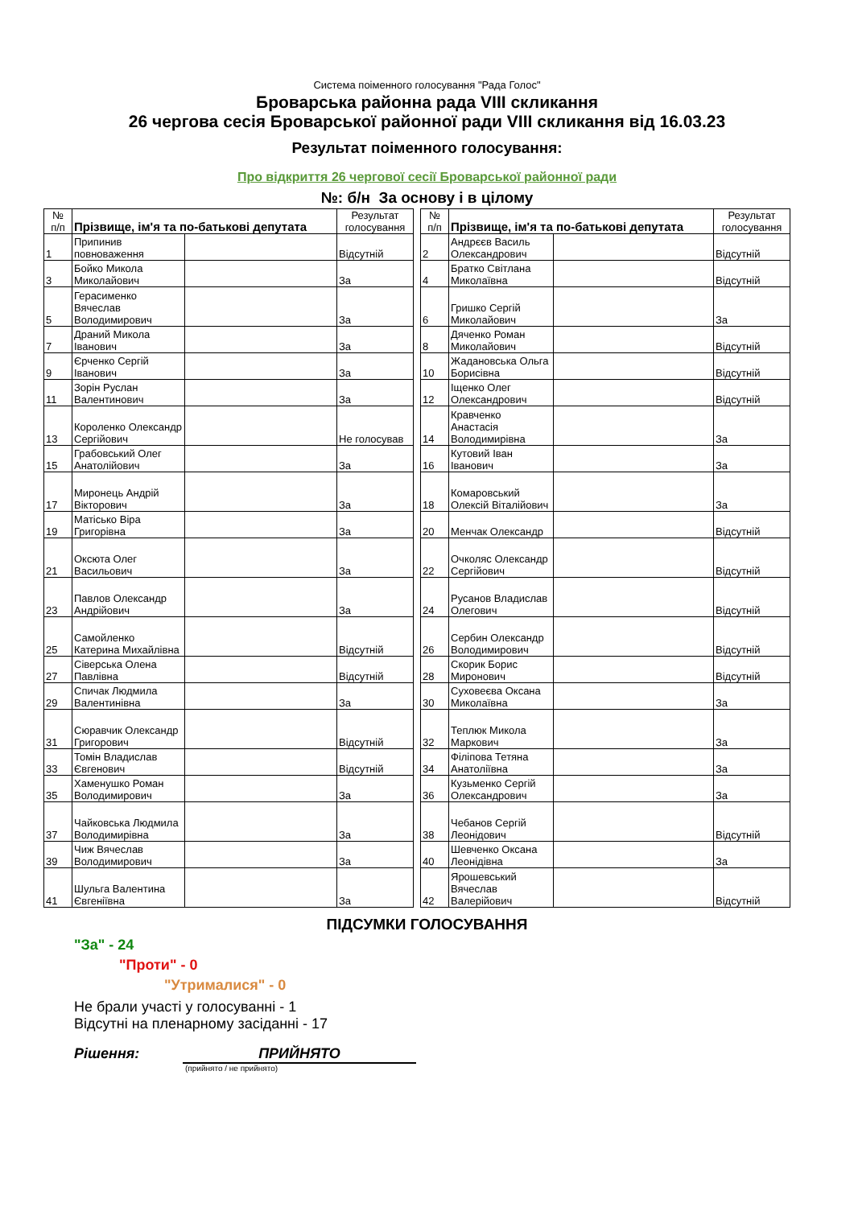Система поіменного голосування "Рада Голос"
Броварська районна рада VIII скликання
26 чергова сесія Броварської районної ради VIII скликання від 16.03.23
Результат поіменного голосування:
Про відкриття 26 чергової сесії Броварської районної ради
№: б/н За основу і в цілому
| № п/п | Прізвище, ім'я та по-батькові депутата | | Результат голосування |
| --- | --- | --- | --- |
| 1 | Припинив повноваження | | Відсутній |
| 3 | Бойко Микола Миколайович | | За |
| 5 | Герасименко Вячеслав Володимирович | | За |
| 7 | Драний Микола Іванович | | За |
| 9 | Єрченко Сергій Іванович | | За |
| 11 | Зорін Руслан Валентинович | | За |
| 13 | Короленко Олександр Сергійович | | Не голосував |
| 15 | Грабовський Олег Анатолійович | | За |
| 17 | Миронець Андрій Вікторович | | За |
| 19 | Матісько Віра Григорівна | | За |
| 21 | Оксюта Олег Васильович | | За |
| 23 | Павлов Олександр Андрійович | | За |
| 25 | Самойленко Катерина Михайлівна | | Відсутній |
| 27 | Сіверська Олена Павлівна | | Відсутній |
| 29 | Спичак Людмила Валентинівна | | За |
| 31 | Сюравчик Олександр Григорович | | Відсутній |
| 33 | Томін Владислав Євгенович | | Відсутній |
| 35 | Хаменушко Роман Володимирович | | За |
| 37 | Чайковська Людмила Володимирівна | | За |
| 39 | Чиж Вячеслав Володимирович | | За |
| 41 | Шульга Валентина Євгеніївна | | За |
| № п/п | Прізвище, ім'я та по-батькові депутата | | Результат голосування |
| --- | --- | --- | --- |
| 2 | Андрєєв Василь Олександрович | | Відсутній |
| 4 | Братко Світлана Миколаївна | | Відсутній |
| 6 | Гришко Сергій Миколайович | | За |
| 8 | Дяченко Роман Миколайович | | Відсутній |
| 10 | Жадановська Ольга Борисівна | | Відсутній |
| 12 | Іщенко Олег Олександрович | | Відсутній |
| 14 | Кравченко Анастасія Володимирівна | | За |
| 16 | Кутовий Іван Іванович | | За |
| 18 | Комаровський Олексій Віталійович | | За |
| 20 | Менчак Олександр | | Відсутній |
| 22 | Очколяс Олександр Сергійович | | Відсутній |
| 24 | Русанов Владислав Олегович | | Відсутній |
| 26 | Сербин Олександр Володимирович | | Відсутній |
| 28 | Скорик Борис Миронович | | Відсутній |
| 30 | Суховеєва Оксана Миколаївна | | За |
| 32 | Теплюк Микола Маркович | | За |
| 34 | Філіпова Тетяна Анатоліївна | | За |
| 36 | Кузьменко Сергій Олександрович | | За |
| 38 | Чебанов Сергій Леонідович | | Відсутній |
| 40 | Шевченко Оксана Леонідівна | | За |
| 42 | Ярошевський Вячеслав Валерійович | | Відсутній |
ПІДСУМКИ ГОЛОСУВАННЯ
"За" - 24
"Проти" - 0
"Утрималися" - 0
Не брали участі у голосуванні - 1
Відсутні на пленарному засіданні - 17
Рішення: ПРИЙНЯТО
(прийнято / не прийнято)